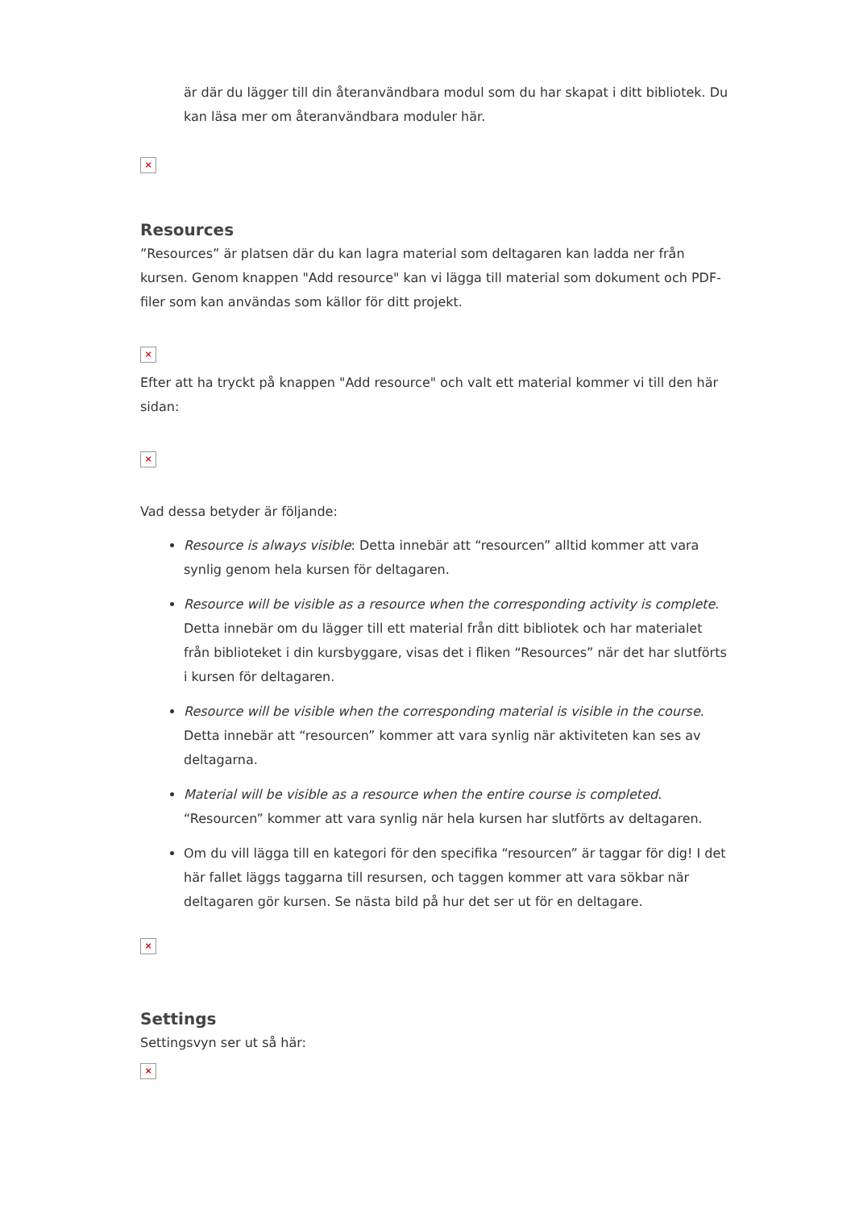är där du lägger till din återanvändbara modul som du har skapat i ditt bibliotek. Du kan läsa mer om återanvändbara moduler här.
×
Resources
”Resources” är platsen där du kan lagra material som deltagaren kan ladda ner från kursen. Genom knappen "Add resource" kan vi lägga till material som dokument och PDF-filer som kan användas som källor för ditt projekt.
×
Efter att ha tryckt på knappen "Add resource" och valt ett material kommer vi till den här sidan:
×
Vad dessa betyder är följande:
Resource is always visible: Detta innebär att “resourcen” alltid kommer att vara synlig genom hela kursen för deltagaren.
Resource will be visible as a resource when the corresponding activity is complete. Detta innebär om du lägger till ett material från ditt bibliotek och har materialet från biblioteket i din kursbyggare, visas det i fliken “Resources” när det har slutförts i kursen för deltagaren.
Resource will be visible when the corresponding material is visible in the course. Detta innebär att “resourcen” kommer att vara synlig när aktiviteten kan ses av deltagarna.
Material will be visible as a resource when the entire course is completed. “Resourcen” kommer att vara synlig när hela kursen har slutförts av deltagaren.
Om du vill lägga till en kategori för den specifika “resourcen” är taggar för dig! I det här fallet läggs taggarna till resursen, och taggen kommer att vara sökbar när deltagaren gör kursen. Se nästa bild på hur det ser ut för en deltagare.
×
Settings
Settingsvyn ser ut så här:
×